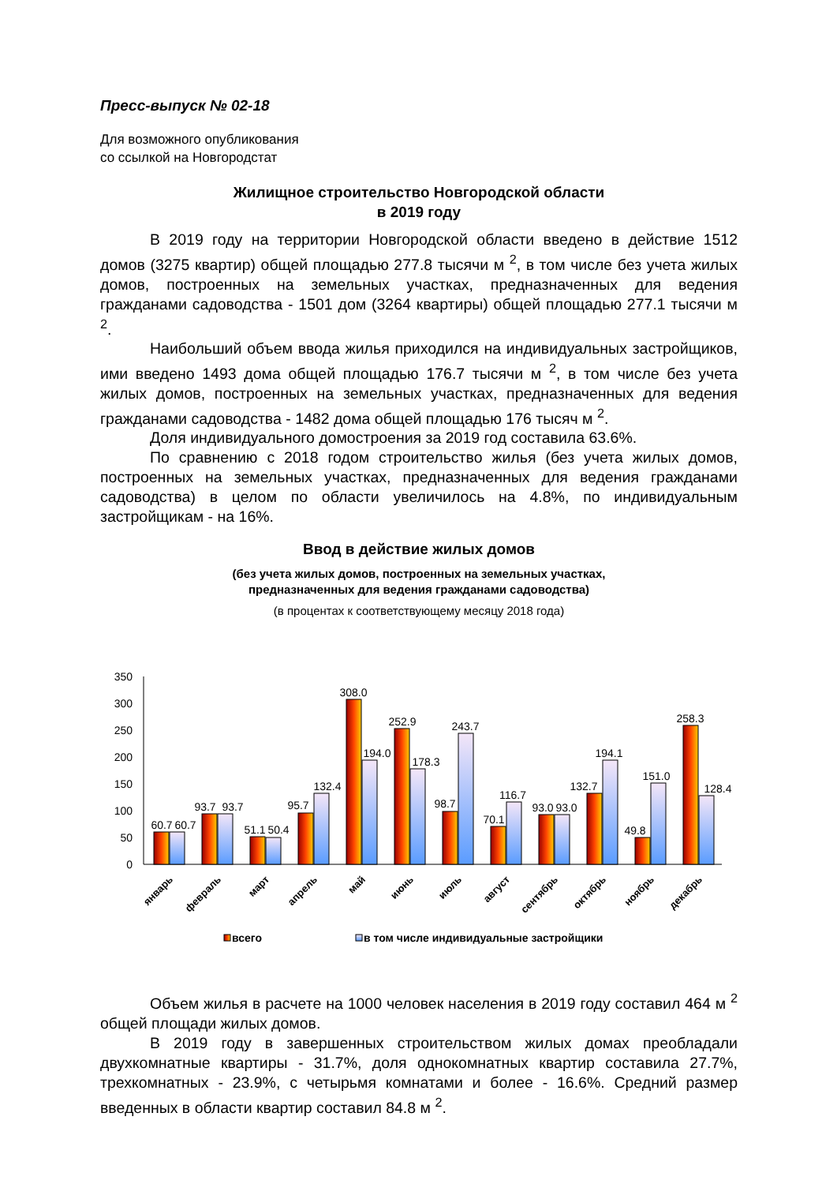Пресс-выпуск № 02-18
Для возможного опубликования
со ссылкой на Новгородстат
Жилищное строительство Новгородской области
в 2019 году
В 2019 году на территории Новгородской области введено в действие 1512 домов (3275 квартир) общей площадью 277.8 тысячи м <sup>2</sup>, в том числе без учета жилых домов, построенных на земельных участках, предназначенных для ведения гражданами садоводства - 1501 дом (3264 квартиры) общей площадью 277.1 тысячи м <sup>2</sup>.
Наибольший объем ввода жилья приходился на индивидуальных застройщиков, ими введено 1493 дома общей площадью 176.7 тысячи м <sup>2</sup>, в том числе без учета жилых домов, построенных на земельных участках, предназначенных для ведения гражданами садоводства - 1482 дома общей площадью 176 тысяч м <sup>2</sup>.
Доля индивидуального домостроения за 2019 год составила 63.6%.
По сравнению с 2018 годом строительство жилья (без учета жилых домов, построенных на земельных участках, предназначенных для ведения гражданами садоводства) в целом по области увеличилось на 4.8%, по индивидуальным застройщикам - на 16%.
Ввод в действие жилых домов
(без учета жилых домов, построенных на земельных участках,
предназначенных для ведения гражданами садоводства)
(в процентах к соответствующему месяцу 2018 года)
350
300
250
200
150
100
50
0
60.7
60.7
93.7
93.7
51.1
50.4
95.7
132.4
308.0
194.0
252.9
178.3
98.7
243.7
70.1
116.7
93.0
93.0
132.7
194.1
49.8
151.0
258.3
128.4
январь
февраль
март
апрель
май
июнь
июль
август
сентябрь
октябрь
ноябрь
декабрь
всего
в том числе индивидуальные застройщики
Объем жилья в расчете на 1000 человек населения в 2019 году составил 464 м <sup>2</sup> общей площади жилых домов.
В 2019 году в завершенных строительством жилых домах преобладали двухкомнатные квартиры - 31.7%, доля однокомнатных квартир составила 27.7%, трехкомнатных - 23.9%, с четырьмя комнатами и более - 16.6%. Средний размер введенных в области квартир составил 84.8 м <sup>2</sup>.